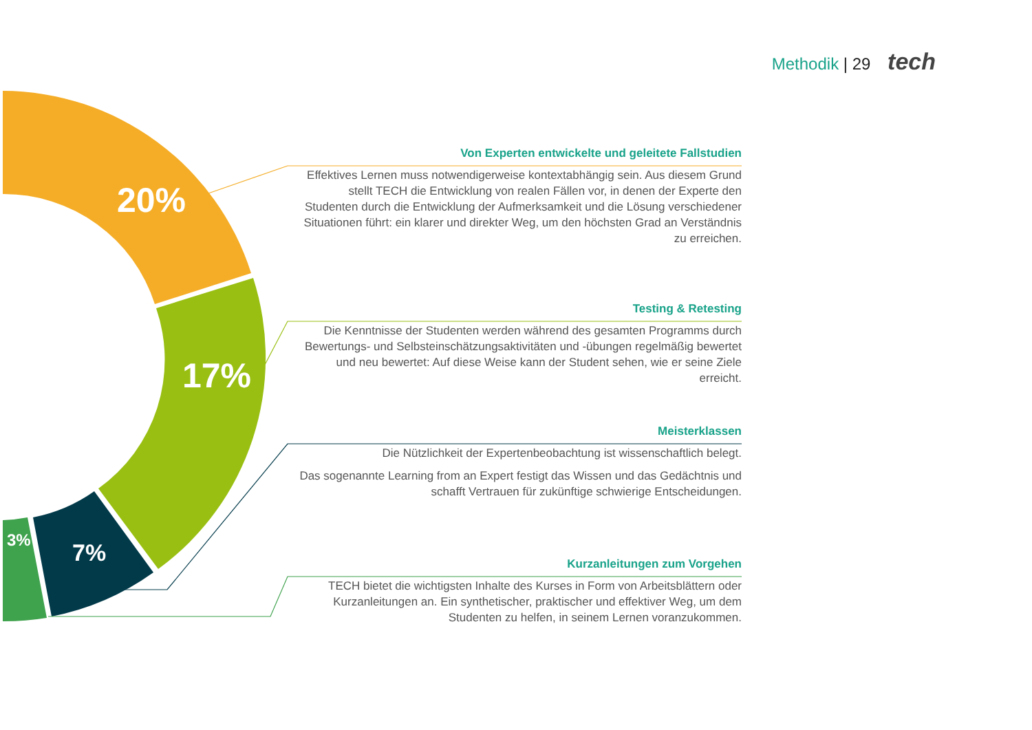Methodik | 29 tech
20%
17%
7%
3%
Von Experten entwickelte und geleitete Fallstudien
Effektives Lernen muss notwendigerweise kontextabhängig sein. Aus diesem Grund stellt TECH die Entwicklung von realen Fällen vor, in denen der Experte den Studenten durch die Entwicklung der Aufmerksamkeit und die Lösung verschiedener Situationen führt: ein klarer und direkter Weg, um den höchsten Grad an Verständnis zu erreichen.
Testing & Retesting
Die Kenntnisse der Studenten werden während des gesamten Programms durch Bewertungs- und Selbsteinschätzungsaktivitäten und -übungen regelmäßig bewertet und neu bewertet: Auf diese Weise kann der Student sehen, wie er seine Ziele erreicht.
Meisterklassen
Die Nützlichkeit der Expertenbeobachtung ist wissenschaftlich belegt.
Das sogenannte Learning from an Expert festigt das Wissen und das Gedächtnis und schafft Vertrauen für zukünftige schwierige Entscheidungen.
Kurzanleitungen zum Vorgehen
TECH bietet die wichtigsten Inhalte des Kurses in Form von Arbeitsblättern oder Kurzanleitungen an. Ein synthetischer, praktischer und effektiver Weg, um dem Studenten zu helfen, in seinem Lernen voranzukommen.